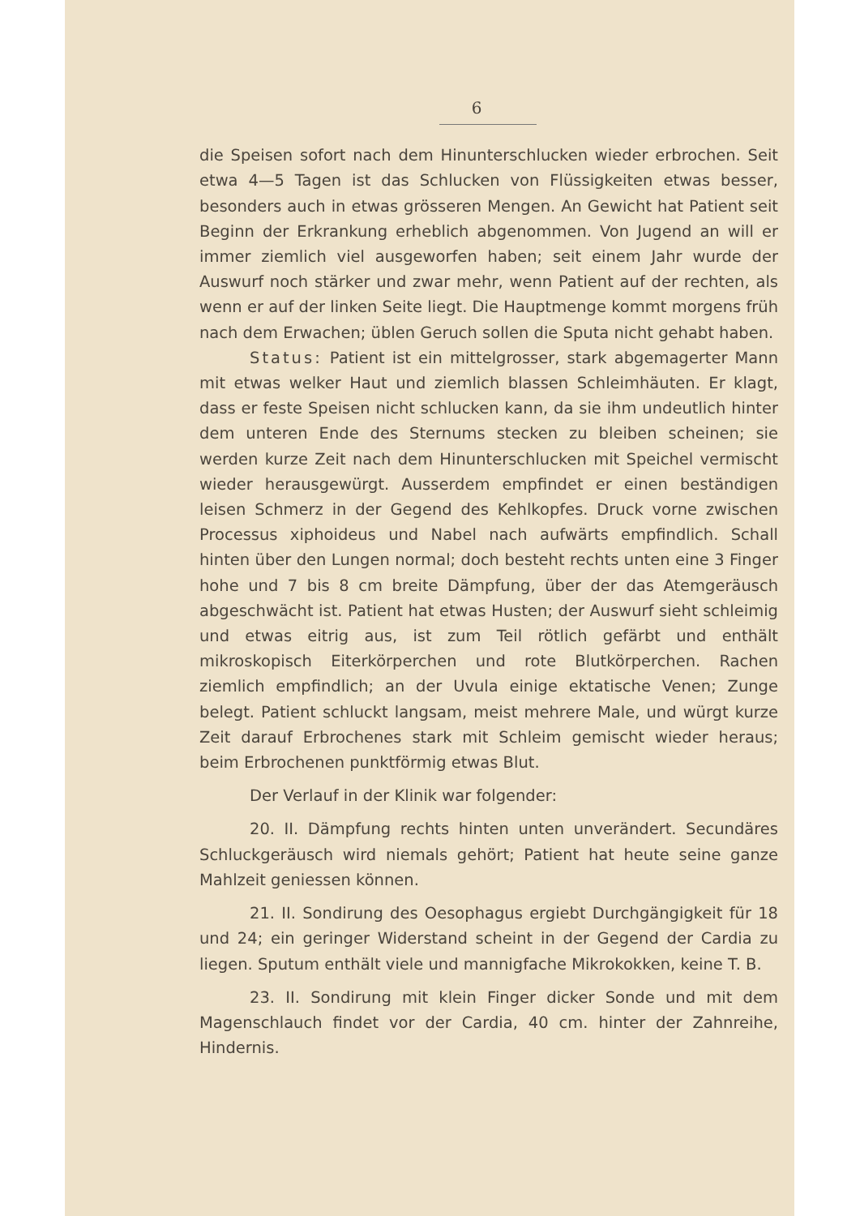6
die Speisen sofort nach dem Hinunterschlucken wieder erbrochen. Seit etwa 4—5 Tagen ist das Schlucken von Flüssigkeiten etwas besser, besonders auch in etwas grösseren Mengen. An Gewicht hat Patient seit Beginn der Erkrankung erheblich abgenommen. Von Jugend an will er immer ziemlich viel ausgeworfen haben; seit einem Jahr wurde der Auswurf noch stärker und zwar mehr, wenn Patient auf der rechten, als wenn er auf der linken Seite liegt. Die Hauptmenge kommt morgens früh nach dem Erwachen; üblen Geruch sollen die Sputa nicht gehabt haben.
Status: Patient ist ein mittelgrosser, stark abgemagerter Mann mit etwas welker Haut und ziemlich blassen Schleimhäuten. Er klagt, dass er feste Speisen nicht schlucken kann, da sie ihm undeutlich hinter dem unteren Ende des Sternums stecken zu bleiben scheinen; sie werden kurze Zeit nach dem Hinunterschlucken mit Speichel vermischt wieder herausgewürgt. Ausserdem empfindet er einen beständigen leisen Schmerz in der Gegend des Kehlkopfes. Druck vorne zwischen Processus xiphoideus und Nabel nach aufwärts empfindlich. Schall hinten über den Lungen normal; doch besteht rechts unten eine 3 Finger hohe und 7 bis 8 cm breite Dämpfung, über der das Atemgeräusch abgeschwächt ist. Patient hat etwas Husten; der Auswurf sieht schleimig und etwas eitrig aus, ist zum Teil rötlich gefärbt und enthält mikroskopisch Eiterkörperchen und rote Blutkörperchen. Rachen ziemlich empfindlich; an der Uvula einige ektatische Venen; Zunge belegt. Patient schluckt langsam, meist mehrere Male, und würgt kurze Zeit darauf Erbrochenes stark mit Schleim gemischt wieder heraus; beim Erbrochenen punktförmig etwas Blut.
Der Verlauf in der Klinik war folgender:
20. II. Dämpfung rechts hinten unten unverändert. Secundäres Schluckgeräusch wird niemals gehört; Patient hat heute seine ganze Mahlzeit geniessen können.
21. II. Sondirung des Oesophagus ergiebt Durchgängigkeit für 18 und 24; ein geringer Widerstand scheint in der Gegend der Cardia zu liegen. Sputum enthält viele und mannigfache Mikrokokken, keine T. B.
23. II. Sondirung mit klein Finger dicker Sonde und mit dem Magenschlauch findet vor der Cardia, 40 cm. hinter der Zahnreihe, Hindernis.